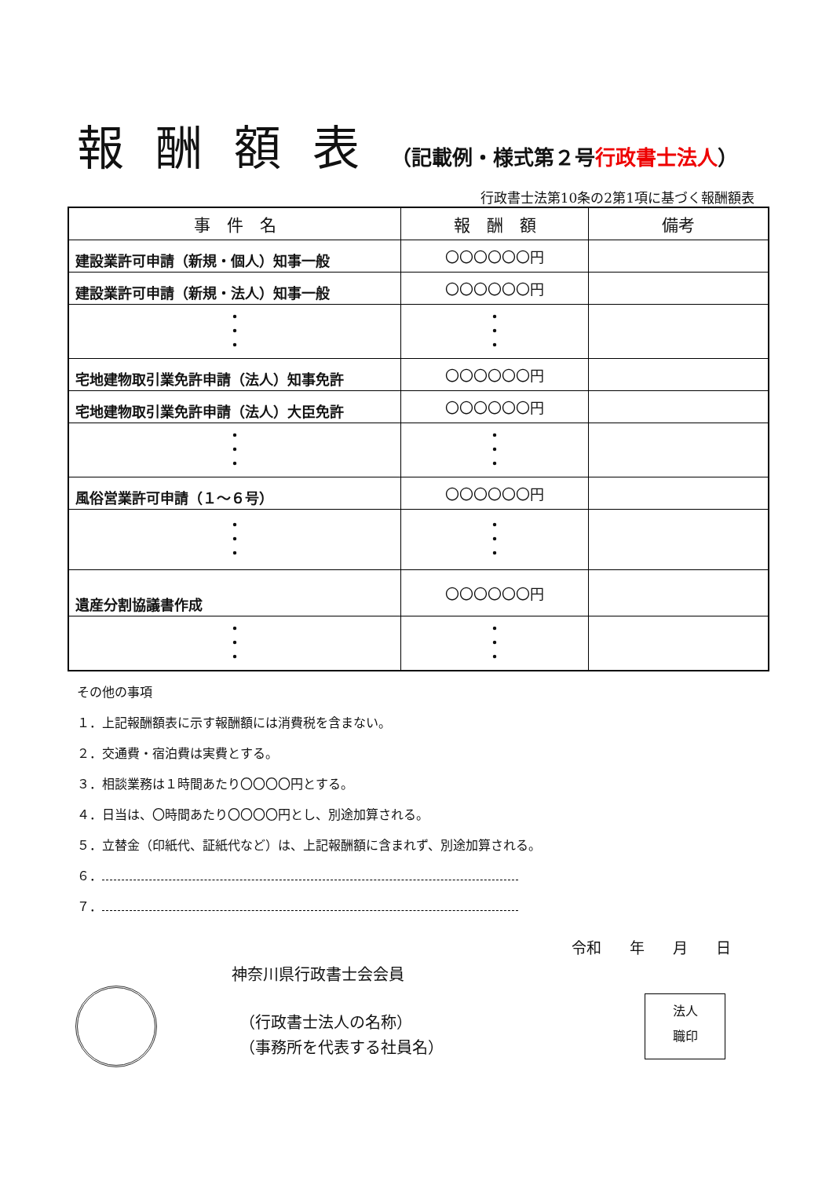報酬額表（記載例・様式第２号行政書士法人）
行政書士法第10条の2第1項に基づく報酬額表
| 事 件 名 | 報 酬 額 | 備考 |
| --- | --- | --- |
| 建設業許可申請（新規・個人）知事一般 | 〇〇〇〇〇〇円 | |
| 建設業許可申請（新規・法人）知事一般 | 〇〇〇〇〇〇円 | |
| ・ ・ ・ | ・ ・ ・ | |
| 宅地建物取引業免許申請（法人）知事免許 | 〇〇〇〇〇〇円 | |
| 宅地建物取引業免許申請（法人）大臣免許 | 〇〇〇〇〇〇円 | |
| ・ ・ ・ | ・ ・ ・ | |
| 風俗営業許可申請（１～６号） | 〇〇〇〇〇〇円 | |
| ・ ・ ・ | ・ ・ ・ | |
| 遺産分割協議書作成 | 〇〇〇〇〇〇円 | |
| ・ ・ ・ | ・ ・ ・ | |
その他の事項
１．上記報酬額表に示す報酬額には消費税を含まない。
２．交通費・宿泊費は実費とする。
３．相談業務は１時間あたり〇〇〇〇円とする。
４．日当は、〇時間あたり〇〇〇〇円とし、別途加算される。
５．立替金（印紙代、証紙代など）は、上記報酬額に含まれず、別途加算される。
６．
７．
令和 年 月 日
神奈川県行政書士会会員
（行政書士法人の名称）
（事務所を代表する社員名）
法人
職印